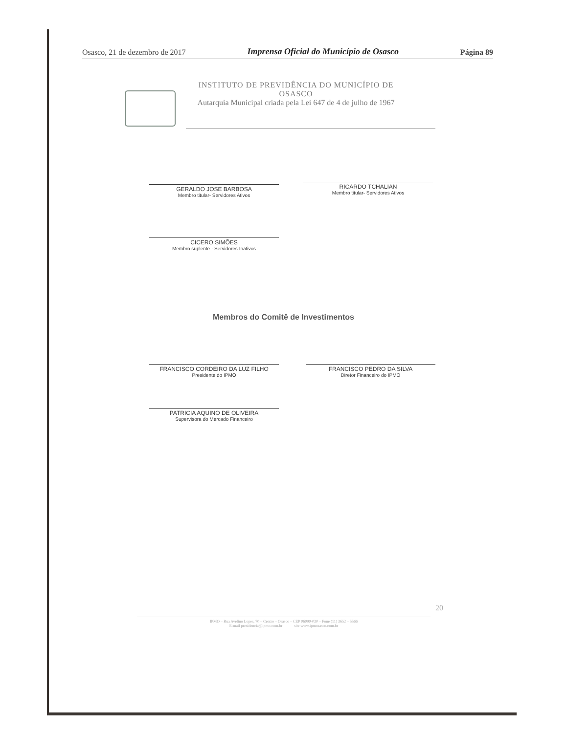Osasco, 21 de dezembro de 2017 Imprensa Oficial do Município de Osasco Página 89
INSTITUTO DE PREVIDÊNCIA DO MUNICÍPIO DE OSASCO
Autarquia Municipal criada pela Lei 647 de 4 de julho de 1967
GERALDO JOSE BARBOSA
Membro titular- Servidores Ativos
RICARDO TCHALIAN
Membro titular- Servidores Ativos
CICERO SIMÕES
Membro suplente - Servidores Inativos
Membros do Comitê de Investimentos
FRANCISCO CORDEIRO DA LUZ FILHO
Presidente do IPMO
FRANCISCO PEDRO DA SILVA
Diretor Financeiro do IPMO
PATRICIA AQUINO DE OLIVEIRA
Supervisora do Mercado Financeiro
20
IPMO – Rua Avelino Lopes, 70 – Centro – Osasco – CEP 06090-030 – Fone (11) 3652 – 5566
E-mail presidencia@ipmo.com.br site www.ipmosasco.com.br